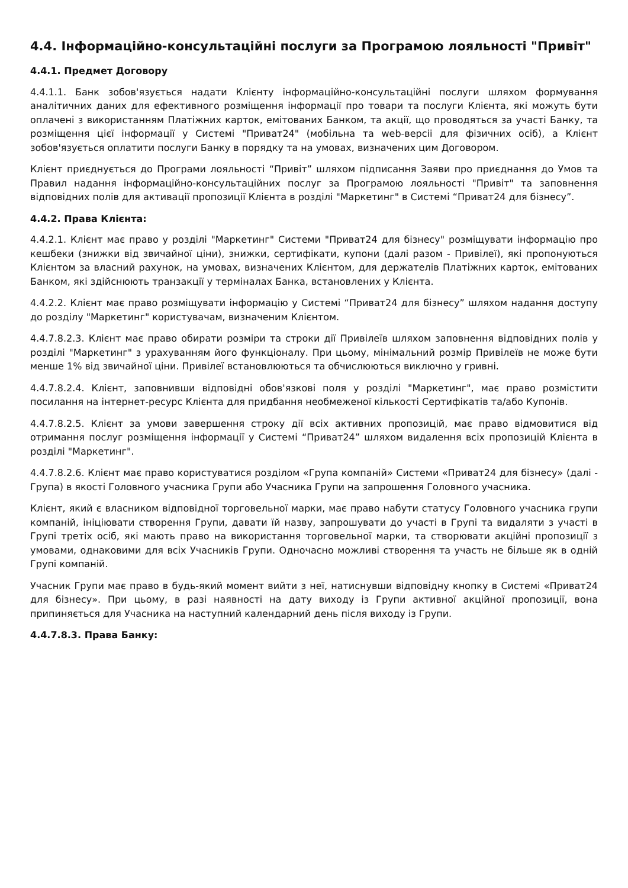4.4. Інформаційно-консультаційні послуги за Програмою лояльності "Привіт"
4.4.1. Предмет Договору
4.4.1.1. Банк зобов'язується надати Клієнту інформаційно-консультаційні послуги шляхом формування аналітичних даних для ефективного розміщення інформації про товари та послуги Клієнта, які можуть бути оплачені з використанням Платіжних карток, емітованих Банком, та акції, що проводяться за участі Банку, та розміщення цієї інформації у Системі "Приват24" (мобільна та web-версіі для фізичних осіб), а Клієнт зобов'язується оплатити послуги Банку в порядку та на умовах, визначених цим Договором.
Клієнт приєднується до Програми лояльності “Привіт” шляхом підписання Заяви про приєднання до Умов та Правил надання інформаційно-консультаційних послуг за Програмою лояльності "Привіт" та заповнення відповідних полів для активації пропозиції Клієнта в розділі "Маркетинг" в Системі “Приват24 для бізнесу”.
4.4.2. Права Клієнта:
4.4.2.1. Клієнт має право у розділі "Маркетинг" Системи "Приват24 для бізнесу" розміщувати інформацію про кешбеки (знижки від звичайної ціни), знижки, сертифікати, купони (далі разом - Привілеї), які пропонуються Клієнтом за власний рахунок, на умовах, визначених Клієнтом, для держателів Платіжних карток, емітованих Банком, які здійснюють транзакції у терміналах Банка, встановлених у Клієнта.
4.4.2.2. Клієнт має право розміщувати інформацію у Системі “Приват24 для бізнесу” шляхом надання доступу до розділу "Маркетинг" користувачам, визначеним Клієнтом.
4.4.7.8.2.3. Клієнт має право обирати розміри та строки дії Привілеїв шляхом заповнення відповідних полів у розділі "Маркетинг" з урахуванням його функціоналу. При цьому, мінімальний розмір Привілеїв не може бути менше 1% від звичайної ціни. Привілеї встановлюються та обчислюються виключно у гривні.
4.4.7.8.2.4. Клієнт, заповнивши відповідні обов'язкові поля у розділі "Маркетинг", має право розмістити посилання на інтернет-ресурс Клієнта для придбання необмеженої кількості Сертифікатів та/або Купонів.
4.4.7.8.2.5. Клієнт за умови завершення строку дії всіх активних пропозицій, має право відмовитися від отримання послуг розміщення інформації у Системі “Приват24” шляхом видалення всіх пропозицій Клієнта в розділі "Маркетинг".
4.4.7.8.2.6. Клієнт має право користуватися розділом «Група компаній» Системи «Приват24 для бізнесу» (далі - Група) в якості Головного учасника Групи або Учасника Групи на запрошення Головного учасника.
Клієнт, який є власником відповідної торговельної марки, має право набути статусу Головного учасника групи компаній, ініціювати створення Групи, давати їй назву, запрошувати до участі в Групі та видаляти з участі в Групі третіх осіб, які мають право на використання торговельної марки, та створювати акційні пропозиції з умовами, однаковими для всіх Учасників Групи. Одночасно можливі створення та участь не більше як в одній Групі компаній.
Учасник Групи має право в будь-який момент вийти з неї, натиснувши відповідну кнопку в Системі «Приват24 для бізнесу». При цьому, в разі наявності на дату виходу із Групи активної акційної пропозиції, вона припиняється для Учасника на наступний календарний день після виходу із Групи.
4.4.7.8.3. Права Банку: